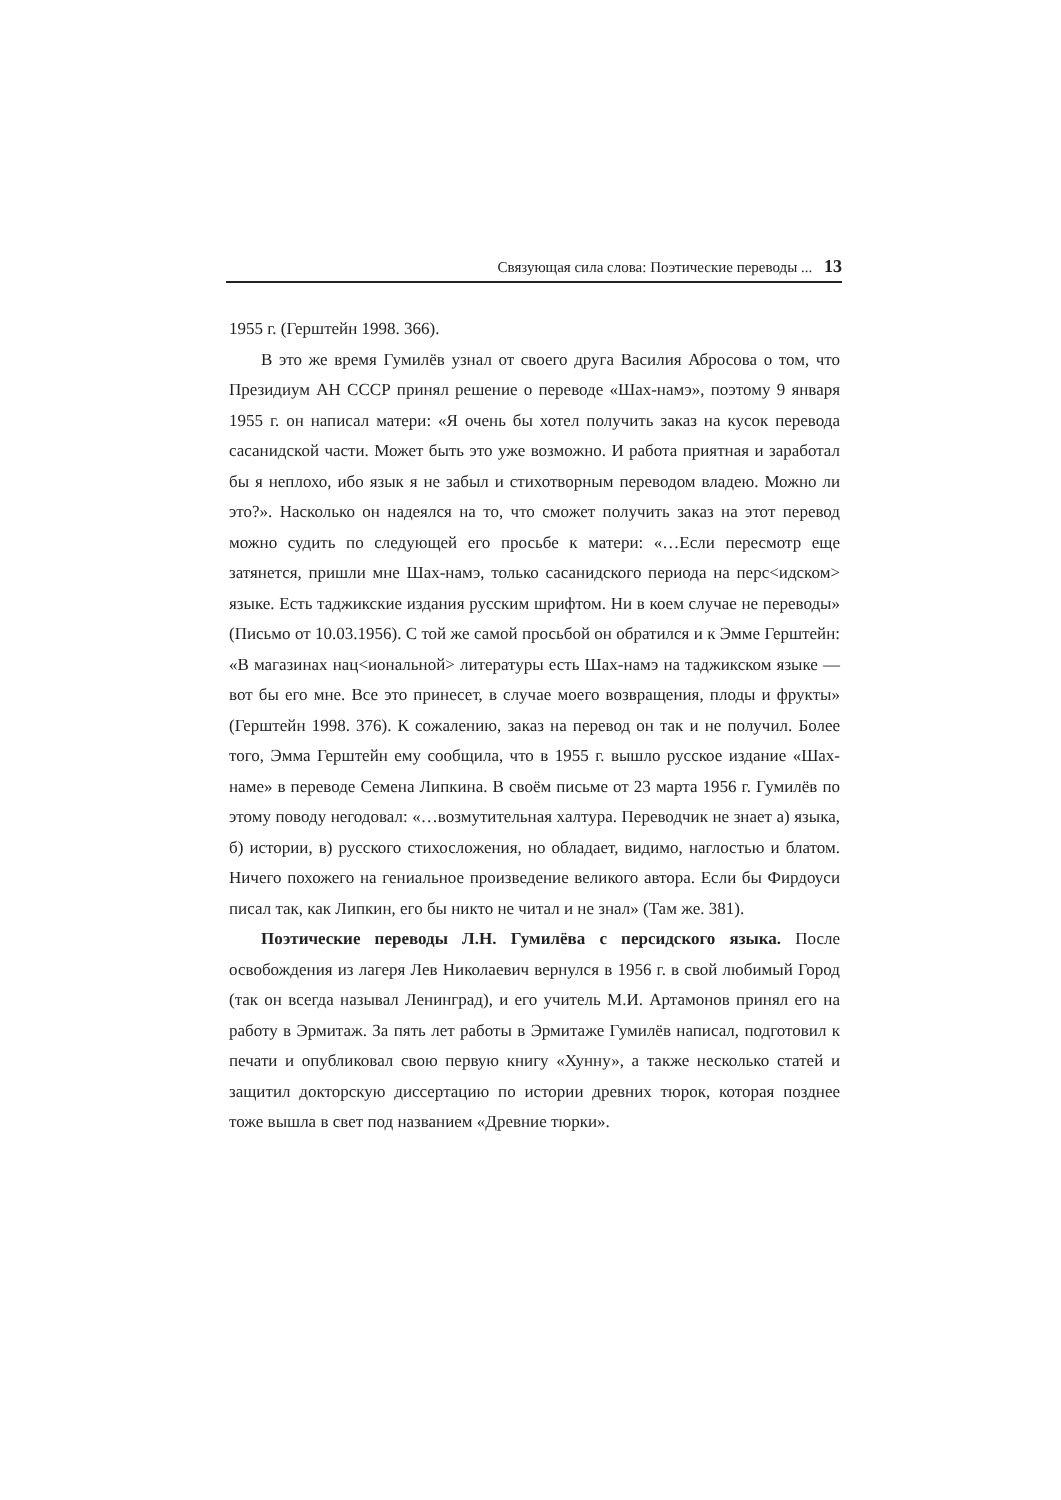Связующая сила слова: Поэтические переводы ... 13
1955 г. (Герштейн 1998. 366).
В это же время Гумилёв узнал от своего друга Василия Абросова о том, что Президиум АН СССР принял решение о переводе «Шах-намэ», поэтому 9 января 1955 г. он написал матери: «Я очень бы хотел получить заказ на кусок перевода сасанидской части. Может быть это уже возможно. И работа приятная и заработал бы я неплохо, ибо язык я не забыл и стихотворным переводом владею. Можно ли это?». Насколько он надеялся на то, что сможет получить заказ на этот перевод можно судить по следующей его просьбе к матери: «…Если пересмотр еще затянется, пришли мне Шах-намэ, только сасанидского периода на перс<идском> языке. Есть таджикские издания русским шрифтом. Ни в коем случае не переводы» (Письмо от 10.03.1956). С той же самой просьбой он обратился и к Эмме Герштейн: «В магазинах нац<иональной> литературы есть Шах-намэ на таджикском языке — вот бы его мне. Все это принесет, в случае моего возвращения, плоды и фрукты» (Герштейн 1998. 376). К сожалению, заказ на перевод он так и не получил. Более того, Эмма Герштейн ему сообщила, что в 1955 г. вышло русское издание «Шах-наме» в переводе Семена Липкина. В своём письме от 23 марта 1956 г. Гумилёв по этому поводу негодовал: «…возмутительная халтура. Переводчик не знает а) языка, б) истории, в) русского стихосложения, но обладает, видимо, наглостью и блатом. Ничего похожего на гениальное произведение великого автора. Если бы Фирдоуси писал так, как Липкин, его бы никто не читал и не знал» (Там же. 381).
Поэтические переводы Л.Н. Гумилёва с персидского языка. После освобождения из лагеря Лев Николаевич вернулся в 1956 г. в свой любимый Город (так он всегда называл Ленинград), и его учитель М.И. Артамонов принял его на работу в Эрмитаж. За пять лет работы в Эрмитаже Гумилёв написал, подготовил к печати и опубликовал свою первую книгу «Хунну», а также несколько статей и защитил докторскую диссертацию по истории древних тюрок, которая позднее тоже вышла в свет под названием «Древние тюрки».